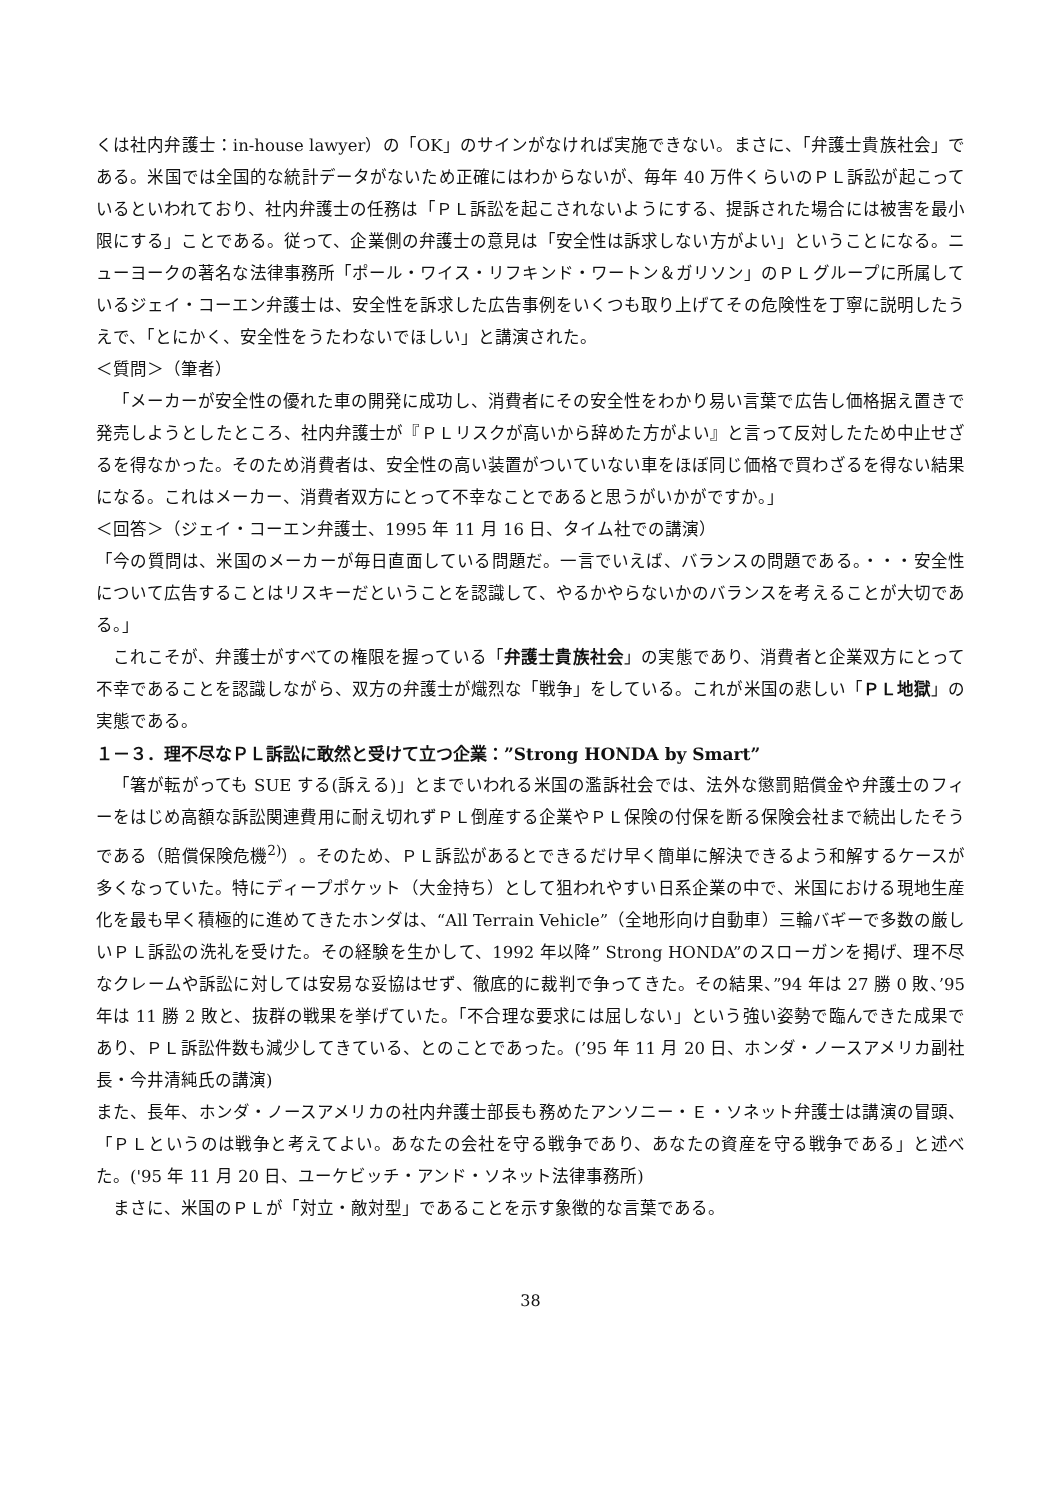くは社内弁護士：in-house lawyer）の「OK」のサインがなければ実施できない。まさに、「弁護士貴族社会」である。米国では全国的な統計データがないため正確にはわからないが、毎年 40 万件くらいのＰＬ訴訟が起こっているといわれており、社内弁護士の任務は「ＰＬ訴訟を起こされないようにする、提訴された場合には被害を最小限にする」ことである。従って、企業側の弁護士の意見は「安全性は訴求しない方がよい」ということになる。ニューヨークの著名な法律事務所「ポール・ワイス・リフキンド・ワートン＆ガリソン」のＰＬグループに所属しているジェイ・コーエン弁護士は、安全性を訴求した広告事例をいくつも取り上げてその危険性を丁寧に説明したうえで、「とにかく、安全性をうたわないでほしい」と講演された。
＜質問＞（筆者）
「メーカーが安全性の優れた車の開発に成功し、消費者にその安全性をわかり易い言葉で広告し価格据え置きで発売しようとしたところ、社内弁護士が『ＰＬリスクが高いから辞めた方がよい』と言って反対したため中止せざるを得なかった。そのため消費者は、安全性の高い装置がついていない車をほぼ同じ価格で買わざるを得ない結果になる。これはメーカー、消費者双方にとって不幸なことであると思うがいかがですか。」
＜回答＞（ジェイ・コーエン弁護士、1995 年 11 月 16 日、タイム社での講演）
「今の質問は、米国のメーカーが毎日直面している問題だ。一言でいえば、バランスの問題である。・・・安全性について広告することはリスキーだということを認識して、やるかやらないかのバランスを考えることが大切である。」
これこそが、弁護士がすべての権限を握っている「弁護士貴族社会」の実態であり、消費者と企業双方にとって不幸であることを認識しながら、双方の弁護士が熾烈な「戦争」をしている。これが米国の悲しい「ＰＬ地獄」の実態である。
１－３．理不尽なＰＬ訴訟に敢然と受けて立つ企業：”Strong HONDA by Smart”
「箸が転がっても SUE する(訴える)」とまでいわれる米国の濫訴社会では、法外な懲罰賠償金や弁護士のフィーをはじめ高額な訴訟関連費用に耐え切れずＰＬ倒産する企業やＰＬ保険の付保を断る保険会社まで続出したそうである（賠償保険危機<sup>2)</sup>）。そのため、ＰＬ訴訟があるとできるだけ早く簡単に解決できるよう和解するケースが多くなっていた。特にディープポケット（大金持ち）として狙われやすい日系企業の中で、米国における現地生産化を最も早く積極的に進めてきたホンダは、“All Terrain Vehicle”（全地形向け自動車）三輪バギーで多数の厳しいＰＬ訴訟の洗礼を受けた。その経験を生かして、1992 年以降” Strong HONDA”のスローガンを掲げ、理不尽なクレームや訴訟に対しては安易な妥協はせず、徹底的に裁判で争ってきた。その結果、”94 年は 27 勝 0 敗、’95 年は 11 勝 2 敗と、抜群の戦果を挙げていた。「不合理な要求には屈しない」という強い姿勢で臨んできた成果であり、ＰＬ訴訟件数も減少してきている、とのことであった。(’95 年 11 月 20 日、ホンダ・ノースアメリカ副社長・今井清純氏の講演)
また、長年、ホンダ・ノースアメリカの社内弁護士部長も務めたアンソニー・Ｅ・ソネット弁護士は講演の冒頭、「ＰＬというのは戦争と考えてよい。あなたの会社を守る戦争であり、あなたの資産を守る戦争である」と述べた。('95 年 11 月 20 日、ユーケビッチ・アンド・ソネット法律事務所)
まさに、米国のＰＬが「対立・敵対型」であることを示す象徴的な言葉である。
38